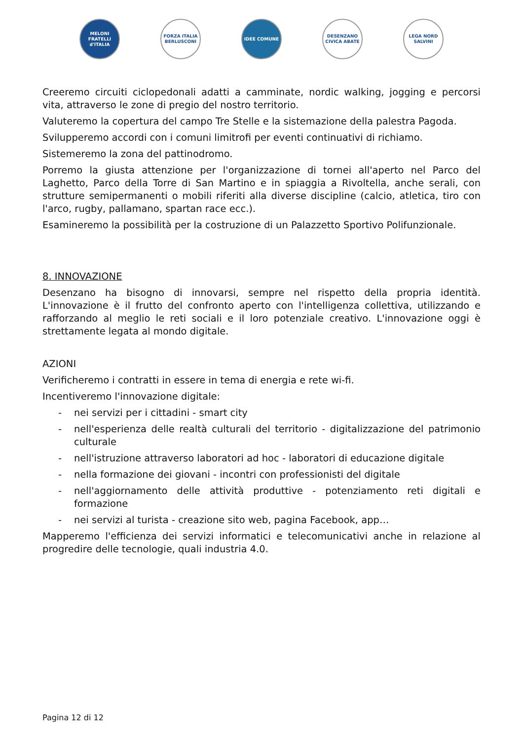MELONI FRATELLI d'ITALIA
FORZA ITALIA BERLUSCONI
IDEE COMUNE DESENZANO CIVICA ABATE
LEGA NORD SALVINI
Creeremo circuiti ciclopedonali adatti a camminate, nordic walking, jogging e percorsi vita, attraverso le zone di pregio del nostro territorio.
Valuteremo la copertura del campo Tre Stelle e la sistemazione della palestra Pagoda.
Svilupperemo accordi con i comuni limitrofi per eventi continuativi di richiamo.
Sistemeremo la zona del pattinodromo.
Porremo la giusta attenzione per l'organizzazione di tornei all'aperto nel Parco del Laghetto, Parco della Torre di San Martino e in spiaggia a Rivoltella, anche serali, con strutture semipermanenti o mobili riferiti alla diverse discipline (calcio, atletica, tiro con l'arco, rugby, pallamano, spartan race ecc.).
Esamineremo la possibilità per la costruzione di un Palazzetto Sportivo Polifunzionale.
8. INNOVAZIONE
Desenzano ha bisogno di innovarsi, sempre nel rispetto della propria identità. L'innovazione è il frutto del confronto aperto con l'intelligenza collettiva, utilizzando e rafforzando al meglio le reti sociali e il loro potenziale creativo. L'innovazione oggi è strettamente legata al mondo digitale.
AZIONI
Verificheremo i contratti in essere in tema di energia e rete wi-fi.
Incentiveremo l'innovazione digitale:
- nei servizi per i cittadini - smart city
- nell'esperienza delle realtà culturali del territorio - digitalizzazione del patrimonio culturale
- nell'istruzione attraverso laboratori ad hoc - laboratori di educazione digitale
- nella formazione dei giovani - incontri con professionisti del digitale
- nell'aggiornamento delle attività produttive - potenziamento reti digitali e formazione
- nei servizi al turista - creazione sito web, pagina Facebook, app…
Mapperemo l'efficienza dei servizi informatici e telecomunicativi anche in relazione al progredire delle tecnologie, quali industria 4.0.
Pagina 12 di 12